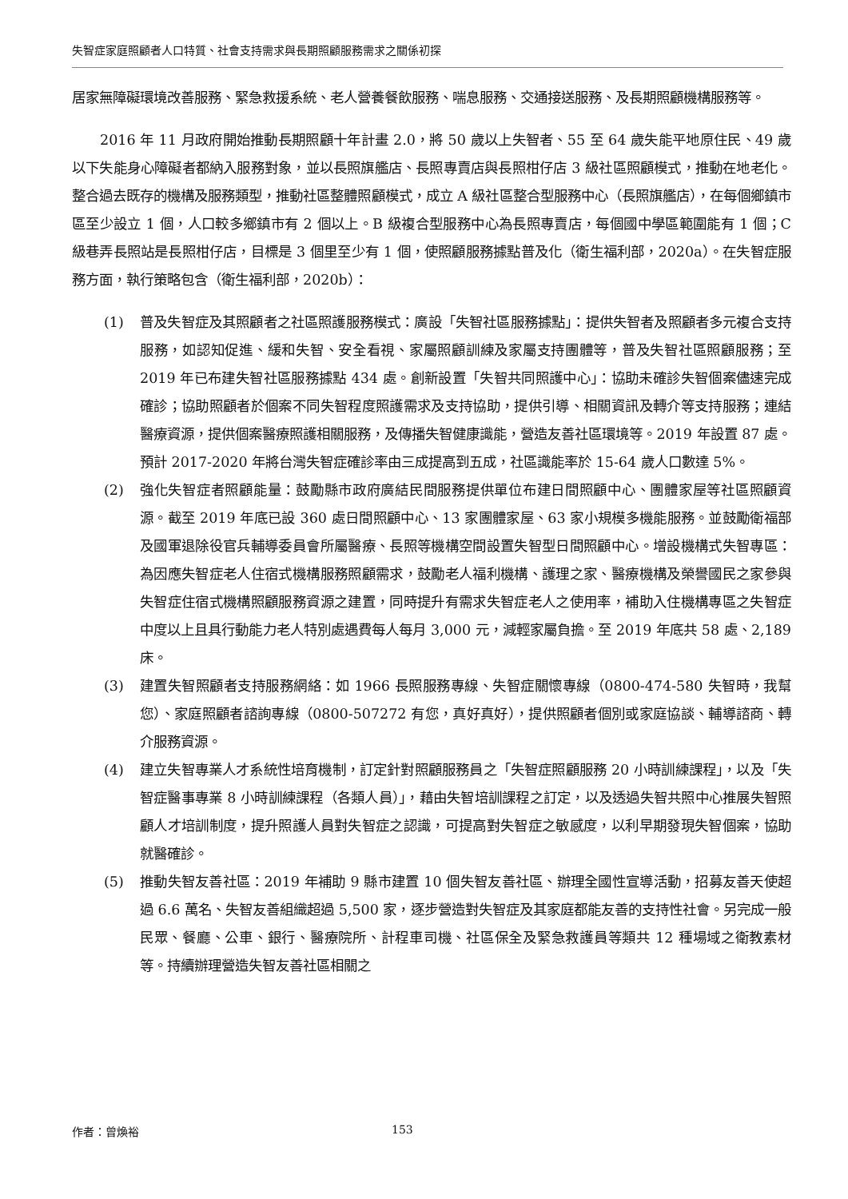失智症家庭照顧者人口特質、社會支持需求與長期照顧服務需求之關係初探
居家無障礙環境改善服務、緊急救援系統、老人營養餐飲服務、喘息服務、交通接送服務、及長期照顧機構服務等。
2016 年 11 月政府開始推動長期照顧十年計畫 2.0，將 50 歲以上失智者、55 至 64 歲失能平地原住民、49 歲以下失能身心障礙者都納入服務對象，並以長照旗艦店、長照專賣店與長照柑仔店 3 級社區照顧模式，推動在地老化。整合過去既存的機構及服務類型，推動社區整體照顧模式，成立 A 級社區整合型服務中心（長照旗艦店），在每個鄉鎮市區至少設立 1 個，人口較多鄉鎮市有 2 個以上。B 級複合型服務中心為長照專賣店，每個國中學區範圍能有 1 個；C 級巷弄長照站是長照柑仔店，目標是 3 個里至少有 1 個，使照顧服務據點普及化（衛生福利部，2020a）。在失智症服務方面，執行策略包含（衛生福利部，2020b）：
(1) 普及失智症及其照顧者之社區照護服務模式：廣設「失智社區服務據點」：提供失智者及照顧者多元複合支持服務，如認知促進、緩和失智、安全看視、家屬照顧訓練及家屬支持團體等，普及失智社區照顧服務；至 2019 年已布建失智社區服務據點 434 處。創新設置「失智共同照護中心」：協助未確診失智個案儘速完成確診；協助照顧者於個案不同失智程度照護需求及支持協助，提供引導、相關資訊及轉介等支持服務；連結醫療資源，提供個案醫療照護相關服務，及傳播失智健康識能，營造友善社區環境等。2019 年設置 87 處。預計 2017-2020 年將台灣失智症確診率由三成提高到五成，社區識能率於 15-64 歲人口數達 5%。
(2) 強化失智症者照顧能量：鼓勵縣市政府廣結民間服務提供單位布建日間照顧中心、團體家屋等社區照顧資源。截至 2019 年底已設 360 處日間照顧中心、13 家團體家屋、63 家小規模多機能服務。並鼓勵衛福部及國軍退除役官兵輔導委員會所屬醫療、長照等機構空間設置失智型日間照顧中心。增設機構式失智專區：為因應失智症老人住宿式機構服務照顧需求，鼓勵老人福利機構、護理之家、醫療機構及榮譽國民之家參與失智症住宿式機構照顧服務資源之建置，同時提升有需求失智症老人之使用率，補助入住機構專區之失智症中度以上且具行動能力老人特別處遇費每人每月 3,000 元，減輕家屬負擔。至 2019 年底共 58 處、2,189 床。
(3) 建置失智照顧者支持服務網絡：如 1966 長照服務專線、失智症關懷專線（0800-474-580 失智時，我幫您）、家庭照顧者諮詢專線（0800-507272 有您，真好真好），提供照顧者個別或家庭協談、輔導諮商、轉介服務資源。
(4) 建立失智專業人才系統性培育機制，訂定針對照顧服務員之「失智症照顧服務 20 小時訓練課程」，以及「失智症醫事專業 8 小時訓練課程（各類人員）」，藉由失智培訓課程之訂定，以及透過失智共照中心推展失智照顧人才培訓制度，提升照護人員對失智症之認識，可提高對失智症之敏感度，以利早期發現失智個案，協助就醫確診。
(5) 推動失智友善社區：2019 年補助 9 縣市建置 10 個失智友善社區、辦理全國性宣導活動，招募友善天使超過 6.6 萬名、失智友善組織超過 5,500 家，逐步營造對失智症及其家庭都能友善的支持性社會。另完成一般民眾、餐廳、公車、銀行、醫療院所、計程車司機、社區保全及緊急救護員等類共 12 種場域之衛教素材等。持續辦理營造失智友善社區相關之
作者：曾煥裕 153